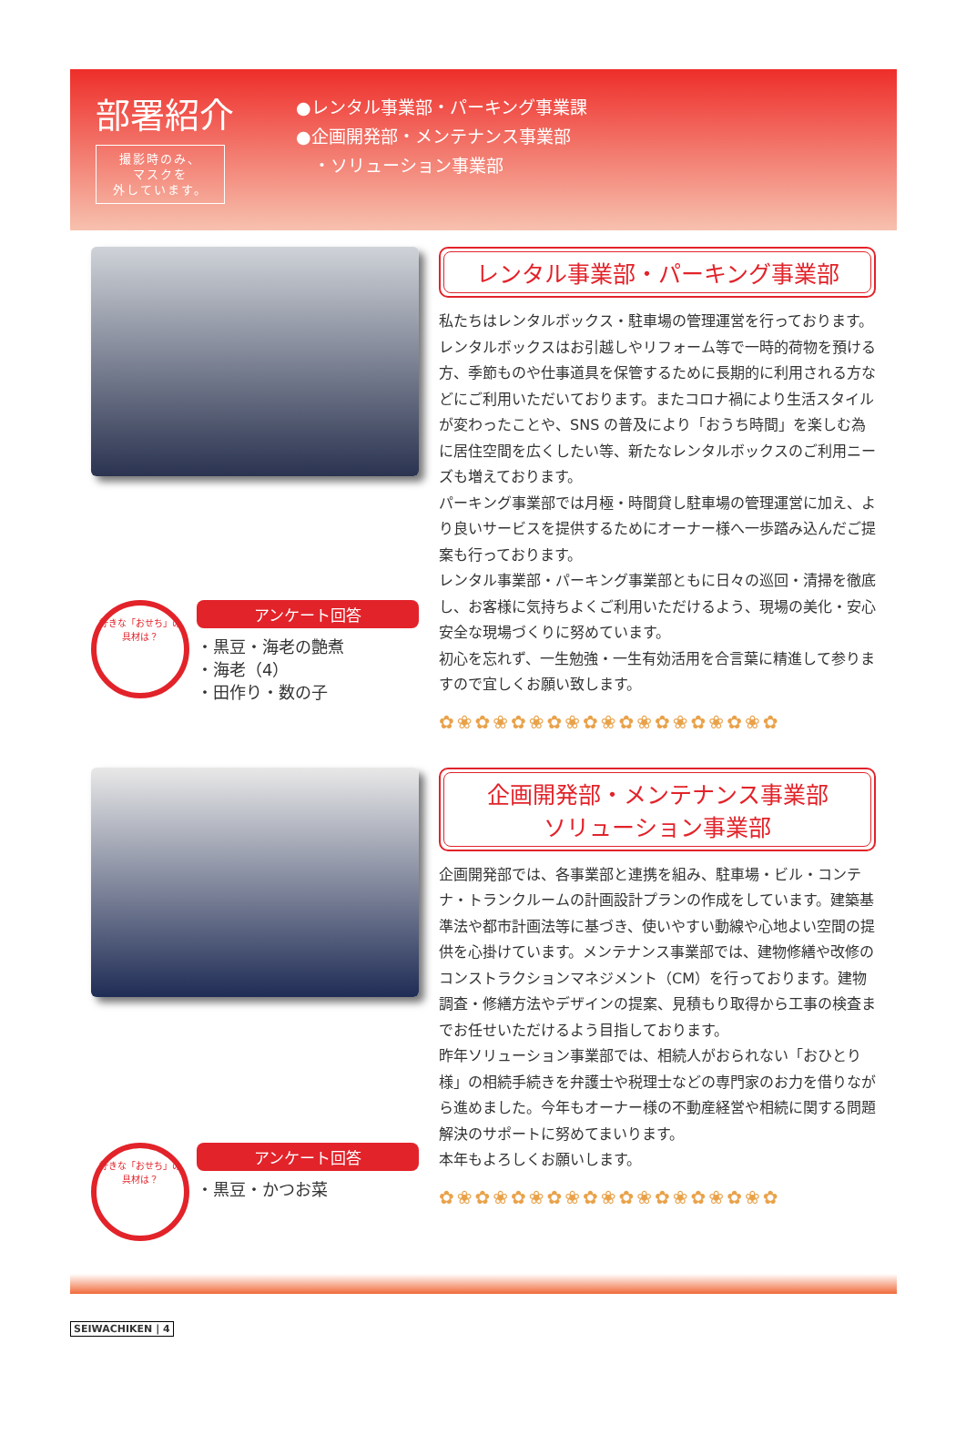部署紹介
撮影時のみ、
マスクを
外しています。
●レンタル事業部・パーキング事業課
●企画開発部・メンテナンス事業部
　・ソリューション事業部
好きな「おせち」の具材は？
アンケート回答
・黒豆・海老の艶煮
・海老（4）
・田作り・数の子
レンタル事業部・パーキング事業部
私たちはレンタルボックス・駐車場の管理運営を行っております。レンタルボックスはお引越しやリフォーム等で一時的荷物を預ける方、季節ものや仕事道具を保管するために長期的に利用される方などにご利用いただいております。またコロナ禍により生活スタイルが変わったことや、SNS の普及により「おうち時間」を楽しむ為に居住空間を広くしたい等、新たなレンタルボックスのご利用ニーズも増えております。
パーキング事業部では月極・時間貸し駐車場の管理運営に加え、より良いサービスを提供するためにオーナー様へ一歩踏み込んだご提案も行っております。
レンタル事業部・パーキング事業部ともに日々の巡回・清掃を徹底し、お客様に気持ちよくご利用いただけるよう、現場の美化・安心安全な現場づくりに努めています。
初心を忘れず、一生勉強・一生有効活用を合言葉に精進して参りますので宜しくお願い致します。
✿❀✿❀✿❀✿❀✿❀✿❀✿❀✿❀✿❀✿
好きな「おせち」の具材は？
アンケート回答
・黒豆・かつお菜
企画開発部・メンテナンス事業部
ソリューション事業部
企画開発部では、各事業部と連携を組み、駐車場・ビル・コンテナ・トランクルームの計画設計プランの作成をしています。建築基準法や都市計画法等に基づき、使いやすい動線や心地よい空間の提供を心掛けています。メンテナンス事業部では、建物修繕や改修のコンストラクションマネジメント（CM）を行っております。建物調査・修繕方法やデザインの提案、見積もり取得から工事の検査までお任せいただけるよう目指しております。
昨年ソリューション事業部では、相続人がおられない「おひとり様」の相続手続きを弁護士や税理士などの専門家のお力を借りながら進めました。今年もオーナー様の不動産経営や相続に関する問題解決のサポートに努めてまいります。
本年もよろしくお願いします。
✿❀✿❀✿❀✿❀✿❀✿❀✿❀✿❀✿❀✿
SEIWACHIKEN | 4